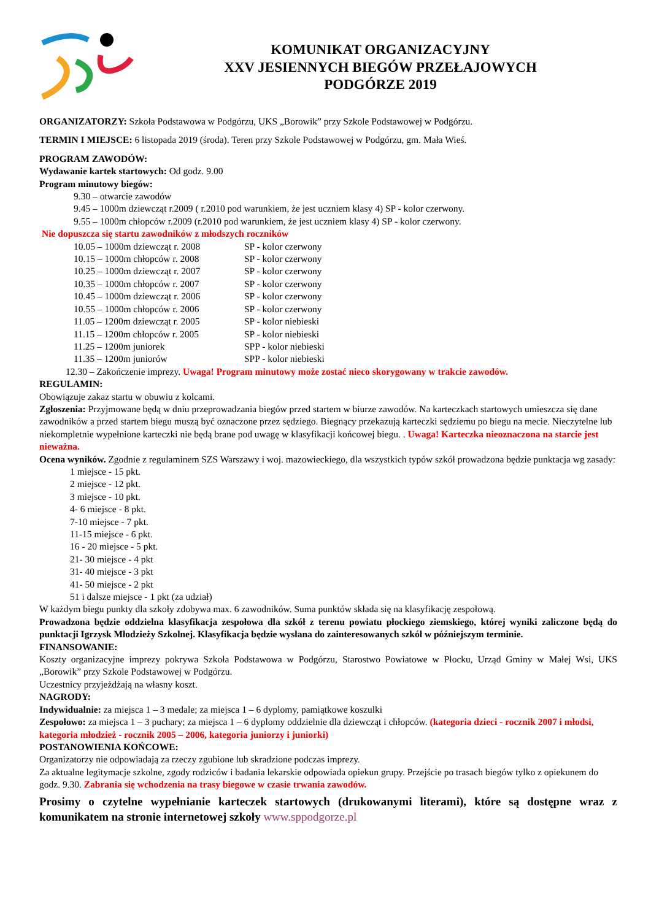KOMUNIKAT ORGANIZACYJNY
XXV JESIENNYCH BIEGÓW PRZEŁAJOWYCH
PODGÓRZE 2019
ORGANIZATORZY: Szkoła Podstawowa w Podgórzu, UKS „Borowik” przy Szkole Podstawowej w Podgórzu.
TERMIN I MIEJSCE: 6 listopada 2019 (środa). Teren przy Szkole Podstawowej w Podgórzu, gm. Mała Wieś.
PROGRAM ZAWODÓW:
Wydawanie kartek startowych: Od godz. 9.00
Program minutowy biegów:
9.30 – otwarcie zawodów
9.45 – 1000m dziewcząt r.2009 ( r.2010 pod warunkiem, że jest uczniem klasy 4) SP - kolor czerwony.
9.55 – 1000m chłopców r.2009 (r.2010 pod warunkiem, że jest uczniem klasy 4) SP - kolor czerwony.
Nie dopuszcza się startu zawodników z młodszych roczników
10.05 – 1000m dziewcząt r. 2008 SP - kolor czerwony
10.15 – 1000m chłopców r. 2008 SP - kolor czerwony
10.25 – 1000m dziewcząt r. 2007 SP - kolor czerwony
10.35 – 1000m chłopców r. 2007 SP - kolor czerwony
10.45 – 1000m dziewcząt r. 2006 SP - kolor czerwony
10.55 – 1000m chłopców r. 2006 SP - kolor czerwony
11.05 – 1200m dziewcząt r. 2005 SP - kolor niebieski
11.15 – 1200m chłopców r. 2005 SP - kolor niebieski
11.25 – 1200m juniorek SPP - kolor niebieski
11.35 – 1200m juniorów SPP - kolor niebieski
12.30 – Zakończenie imprezy. Uwaga! Program minutowy może zostać nieco skorygowany w trakcie zawodów.
REGULAMIN:
Obowiązuje zakaz startu w obuwiu z kolcami.
Zgłoszenia: Przyjmowane będą w dniu przeprowadzania biegów przed startem w biurze zawodów. Na karteczkach startowych umieszcza się dane zawodników a przed startem biegu muszą być oznaczone przez sędziego. Biegnący przekazują karteczki sędziemu po biegu na mecie. Nieczytelne lub niekompletnie wypełnione karteczki nie będą brane pod uwagę w klasyfikacji końcowej biegu. . Uwaga! Karteczka nieoznaczona na starcie jest nieważna.
Ocena wyników. Zgodnie z regulaminem SZS Warszawy i woj. mazowieckiego, dla wszystkich typów szkół prowadzona będzie punktacja wg zasady:
1 miejsce - 15 pkt.
2 miejsce - 12 pkt.
3 miejsce - 10 pkt.
4- 6 miejsce - 8 pkt.
7-10 miejsce - 7 pkt.
11-15 miejsce - 6 pkt.
16 - 20 miejsce - 5 pkt.
21- 30 miejsce - 4 pkt
31- 40 miejsce - 3 pkt
41- 50 miejsce - 2 pkt
51 i dalsze miejsce - 1 pkt (za udział)
W każdym biegu punkty dla szkoły zdobywa max. 6 zawodników. Suma punktów składa się na klasyfikację zespołową.
Prowadzona będzie oddzielna klasyfikacja zespołowa dla szkół z terenu powiatu płockiego ziemskiego, której wyniki zaliczone będą do punktacji Igrzysk Młodzieży Szkolnej. Klasyfikacja będzie wysłana do zainteresowanych szkół w późniejszym terminie.
FINANSOWANIE:
Koszty organizacyjne imprezy pokrywa Szkoła Podstawowa w Podgórzu, Starostwo Powiatowe w Płocku, Urząd Gminy w Małej Wsi, UKS „Borowik” przy Szkole Podstawowej w Podgórzu.
Uczestnicy przyjeżdżają na własny koszt.
NAGRODY:
Indywidualnie: za miejsca 1 – 3 medale; za miejsca 1 – 6 dyplomy, pamiątkowe koszulki
Zespołowo: za miejsca 1 – 3 puchary; za miejsca 1 – 6 dyplomy oddzielnie dla dziewcząt i chłopców. (kategoria dzieci - rocznik 2007 i młodsi, kategoria młodzież - rocznik 2005 – 2006, kategoria juniorzy i juniorki)
POSTANOWIENIA KOŃCOWE:
Organizatorzy nie odpowiadają za rzeczy zgubione lub skradzione podczas imprezy.
Za aktualne legitymacje szkolne, zgody rodziców i badania lekarskie odpowiada opiekun grupy. Przejście po trasach biegów tylko z opiekunem do godz. 9.30. Zabrania się wchodzenia na trasy biegowe w czasie trwania zawodów.
Prosimy o czytelne wypełnianie karteczek startowych (drukowanymi literami), które są dostępne wraz z komunikatem na stronie internetowej szkoły www.sppodgorze.pl